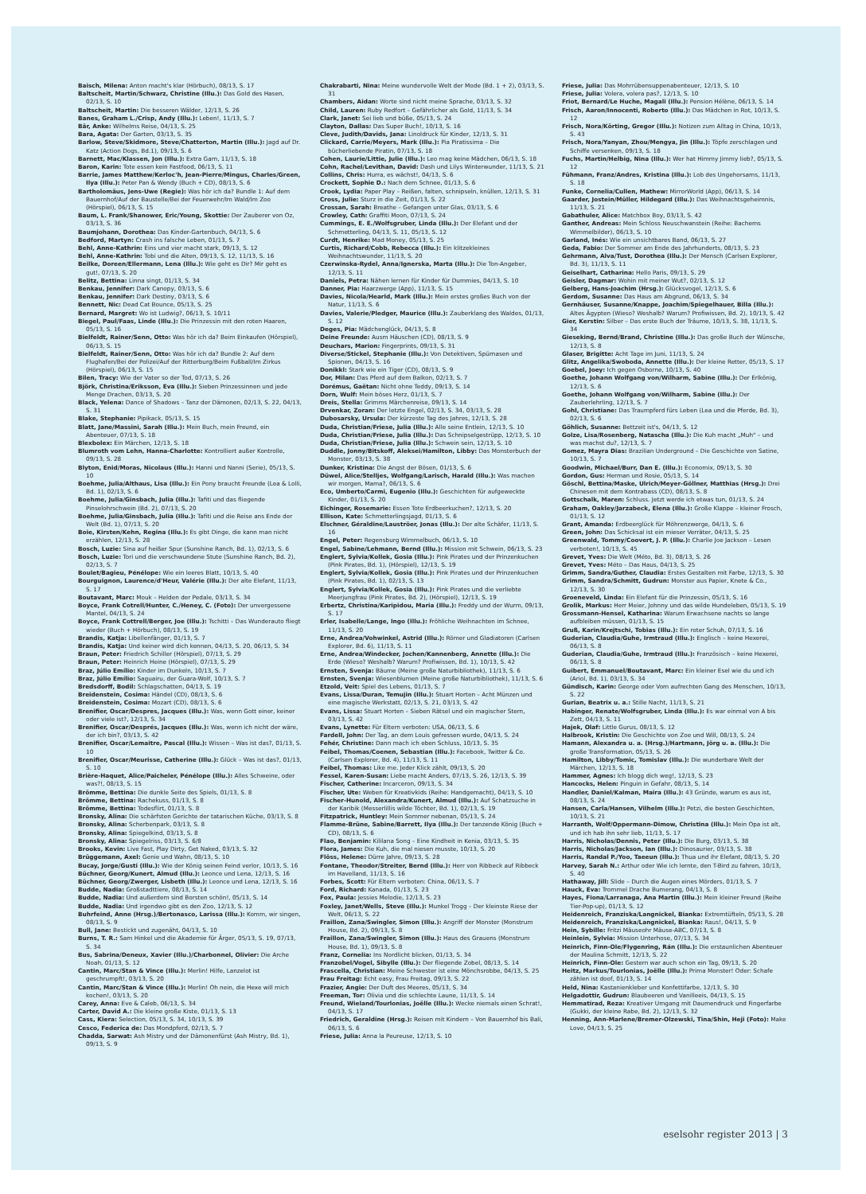Baisch, Milena: Anton macht's klar (Hörbuch), 08/13, S. 17
Baltscheit, Martin/Schwarz, Christine (Illu.): Das Gold des Hasen, 02/13, S. 10
Baltscheit, Martin: Die besseren Wälder, 12/13, S. 26
Banes, Graham L./Crisp, Andy (Illu.): Leben!, 11/13, S. 7
Bär, Anke: Wilhelms Reise, 04/13, S. 25
Bara, Agata: Der Garten, 03/13, S. 35
Barlow, Steve/Skidmore, Steve/Chatterton, Martin (Illu.): Jagd auf Dr. Katz (Action Dogs, Bd.1), 09/13, S. 6
Barnett, Mac/Klassen, Jon (Illu.): Extra Garn, 11/13, S. 18
Baron, Karin: Tote essen kein Fastfood, 06/13, S. 11
Barrie, James Matthew/Kerloc'h, Jean-Pierre/Mingus, Charles/Green, Ilya (Illu.): Peter Pan & Wendy (Buch + CD), 08/13, S. 6
Bartholomäus, Jens-Uwe (Regie): Was hör ich da? Bundle 1: Auf dem Bauernhof/Auf der Baustelle/Bei der Feuerwehr/Im Wald/Im Zoo (Hörspiel), 06/13, S. 15
Baum, L. Frank/Shanower, Eric/Young, Skottie: Der Zauberer von Oz, 03/13, S. 36
Baumjohann, Dorothea: Das Kinder-Gartenbuch, 04/13, S. 6
Bedford, Martyn: Crash ins falsche Leben, 01/13, S. 7
Behl, Anne-Kathrin: Eins und vier macht stark, 09/13, S. 12
Behl, Anne-Kathrin: Tobi und die Alten, 09/13, S. 12, 11/13, S. 16
Beilke, Doreen/Ellermann, Lena (Illu.): Wie geht es Dir? Mir geht es gut!, 07/13, S. 20
Belitz, Bettina: Linna singt, 01/13, S. 34
Benkau, Jennifer: Dark Canopy, 03/13, S. 6
Benkau, Jennifer: Dark Destiny, 03/13, S. 6
Bennett, Nic: Dead Cat Bounce, 05/13, S. 25
Bernard, Margret: Wo ist Ludwig?, 06/13, S. 10/11
Biegel, Paul/Faas, Linde (Illu.): Die Prinzessin mit den roten Haaren, 05/13, S. 16
Bielfeldt, Rainer/Senn, Otto: Was hör ich da? Beim Einkaufen (Hörspiel), 06/13, S. 15
Bielfeldt, Rainer/Senn, Otto: Was hör ich da? Bundle 2: Auf dem Flughafen/Bei der Polizei/Auf der Ritterburg/Beim Fußball/Im Zirkus (Hörspiel), 06/13, S. 15
Bilen, Tracy: Wie der Vater so der Tod, 07/13, S. 26
Björk, Christina/Eriksson, Eva (Illu.): Sieben Prinzessinnen und jede Menge Drachen, 03/13, S. 20
Black, Yelena: Dance of Shadows – Tanz der Dämonen, 02/13, S. 22, 04/13, S. 31
Blake, Stephanie: Pipikack, 05/13, S. 15
Blatt, Jane/Massini, Sarah (Illu.): Mein Buch, mein Freund, ein Abenteuer, 07/13, S. 18
Blexbolex: Ein Märchen, 12/13, S. 18
Blumroth vom Lehn, Hanna-Charlotte: Kontrolliert außer Kontrolle, 09/13, S. 28
Blyton, Enid/Moras, Nicolaus (Illu.): Hanni und Nanni (Serie), 05/13, S. 10
Boehme, Julia/Althaus, Lisa (Illu.): Ein Pony braucht Freunde (Lea & Lolli, Bd. 1), 02/13, S. 6
Boehme, Julia/Ginsbach, Julia (Illu.): Tafiti und das fliegende Pinselohrschwein (Bd. 2), 07/13, S. 20
Boehme, Julia/Ginsbach, Julia (Illu.): Tafiti und die Reise ans Ende der Welt (Bd. 1), 07/13, S. 20
Boie, Kirsten/Kehn, Regina (Illu.): Es gibt Dinge, die kann man nicht erzählen, 12/13, S. 28
Bosch, Luzie: Sina auf heißer Spur (Sunshine Ranch, Bd. 1), 02/13, S. 6
Bosch, Luzie: Tori und die verschwundene Stute (Sunshine Ranch, Bd. 2), 02/13, S. 7
Boulet/Bagieu, Pénélope: Wie ein leeres Blatt, 10/13, S. 40
Bourguignon, Laurence/d'Heur, Valérie (Illu.): Der alte Elefant, 11/13, S. 17
Boutavant, Marc: Mouk – Helden der Pedale, 03/13, S. 34
Boyce, Frank Cotrell/Hunter, C./Heney, C. (Foto): Der unvergessene Mantel, 04/13, S. 24
Boyce, Frank Cottrell/Berger, Joe (Illu.): Tschitti – Das Wunderauto fliegt wieder (Buch + Hörbuch), 08/13, S. 19
Brandis, Katja: Libellenfänger, 01/13, S. 7
Brandis, Katja: Und keiner wird dich kennen, 04/13, S. 20, 06/13, S. 34
Braun, Peter: Friedrich Schiller (Hörspiel), 07/13, S. 29
Braun, Peter: Heinrich Heine (Hörspiel), 07/13, S. 29
Braz, Júlio Emílio: Kinder im Dunkeln, 10/13, S. 7
Braz, Júlio Emílio: Saguairu, der Guara-Wolf, 10/13, S. 7
Bredsdorff, Bodil: Schlagschatten, 04/13, S. 19
Breidenstein, Cosima: Händel (CD), 08/13, S. 6
Breidenstein, Cosima: Mozart (CD), 08/13, S. 6
Brenifier, Oscar/Despres, Jacques (Illu.): Was, wenn Gott einer, keiner oder viele ist?, 12/13, S. 34
Brenifier, Oscar/Després, Jacques (Illu.): Was, wenn ich nicht der wäre, der ich bin?, 03/13, S. 42
Brenifier, Oscar/Lemaitre, Pascal (Illu.): Wissen – Was ist das?, 01/13, S. 10
Brenifier, Oscar/Meurisse, Catherine (Illu.): Glück – Was ist das?, 01/13, S. 10
Brière-Haquet, Alice/Paicheler, Pénélope (Illu.): Alles Schweine, oder was?!, 08/13, S. 15
Brömme, Bettina: Die dunkle Seite des Spiels, 01/13, S. 8
Brömme, Bettina: Rachekuss, 01/13, S. 8
Brömme, Bettina: Todesflirt, 01/13, S. 8
Bronsky, Alina: Die schärfsten Gerichte der tatarischen Küche, 03/13, S. 8
Bronsky, Alina: Scherbenpark, 03/13, S. 8
Bronsky, Alina: Spiegelkind, 03/13, S. 8
Bronsky, Alina: Spiegelriss, 03/13, S. 6/8
Brooks, Kevin: Live Fast, Play Dirty, Get Naked, 03/13, S. 32
Brüggemann, Axel: Genie und Wahn, 08/13, S. 10
Bucay, Jorge/Gusti (Illu.): Wie der König seinen Feind verlor, 10/13, S. 16
Büchner, Georg/Kunert, Almud (Illu.): Leonce und Lena, 12/13, S. 16
Büchner, Georg/Zwerger, Lisbeth (Illu.): Leonce und Lena, 12/13, S. 16
Budde, Nadia: Großstadttiere, 08/13, S. 14
Budde, Nadia: Und außerdem sind Borsten schön!, 05/13, S. 14
Budde, Nadia: Und irgendwo gibt es den Zoo, 12/13, S. 12
Buhrfeind, Anne (Hrsg.)/Bertonasco, Larissa (Illu.): Komm, wir singen, 08/13, S. 9
Bull, Jane: Bestickt und zugenäht, 04/13, S. 10
Burns, T. R.: Sam Hinkel und die Akademie für Ärger, 05/13, S. 19, 07/13, S. 34
Bus, Sabrina/Deneux, Xavier (Illu.)/Charbonnel, Olivier: Die Arche Noah, 01/13, S. 12
Cantin, Marc/Stan & Vince (Illu.): Merlin! Hilfe, Lanzelot ist geschrumpft!, 03/13, S. 20
Cantin, Marc/Stan & Vince (Illu.): Merlin! Oh nein, die Hexe will mich kochen!, 03/13, S. 20
Carey, Anna: Eve & Caleb, 06/13, S. 34
Carter, David A.: Die kleine große Kiste, 01/13, S. 13
Cass, Kiera: Selection, 05/13, S. 34, 10/13, S. 39
Cesco, Federica de: Das Mondpferd, 02/13, S. 7
Chadda, Sarwat: Ash Mistry und der Dämonenfürst (Ash Mistry, Bd. 1), 09/13, S. 9
Chakrabarti, Nina: Meine wundervolle Welt der Mode (Bd. 1 + 2), 03/13, S. 31
Chambers, Aidan: Worte sind nicht meine Sprache, 03/13, S. 32
Child, Lauren: Ruby Redfort – Gefährlicher als Gold, 11/13, S. 34
Clark, Janet: Sei lieb und büße, 05/13, S. 24
Clayton, Dallas: Das Super Buch!, 10/13, S. 16
Cleve, Judith/Davids, Jana: Linoldruck für Kinder, 12/13, S. 31
Clickard, Carrie/Meyers, Mark (Illu.): Pia Piratissima – Die bücherliebende Piratin, 07/13, S. 18
Cohen, Laurie/Littie, Julie (Illu.): Leo mag keine Mädchen, 06/13, S. 18
Cohn, Rachel/Levithan, David: Dash und Lilys Winterwunder, 11/13, S. 21
Collins, Chris: Hurra, es wächst!, 04/13, S. 6
Crockett, Sophie D.: Nach dem Schnee, 01/13, S. 6
Crook, Lydia: Paper Play – Reißen, falten, schnipseln, knüllen, 12/13, S. 31
Cross, Julie: Sturz in die Zeit, 01/13, S. 22
Crossan, Sarah: Breathe – Gefangen unter Glas, 03/13, S. 6
Crowley, Cath: Graffiti Moon, 07/13, S. 24
Cummings, E. E./Wolfsgruber, Linda (Illu.): Der Elefant und der Schmetterling, 04/13, S. 11, 05/13, S. 12
Curdt, Henrike: Mad Money, 05/13, S. 25
Curtis, Richard/Cobb, Rebecca (Illu.): Ein klitzekleines Weihnachtswunder, 11/13, S. 20
Czerwinska-Rydel, Anna/Ignerska, Marta (Illu.): Die Ton-Angeber, 12/13, S. 11
Daniels, Petra: Nähen lernen für Kinder für Dummies, 04/13, S. 10
Danner, Pia: Haarzwerge (App), 11/13, S. 15
Davies, Nicola/Hearld, Mark (Illu.): Mein erstes großes Buch von der Natur, 11/13, S. 6
Davies, Valerie/Pledger, Maurice (Illu.): Zauberklang des Waldes, 01/13, S. 12
Deges, Pia: Mädchenglück, 04/13, S. 8
Deine Freunde: Ausm Häuschen (CD), 08/13, S. 9
Deuchars, Marion: Fingerprints, 09/13, S. 31
Diverse/Stickel, Stephanie (Illu.): Von Detektiven, Spürnasen und Spionen, 04/13, S. 16
Donikkl: Stark wie ein Tiger (CD), 08/13, S. 9
Dor, Milan: Das Pferd auf dem Balkon, 02/13, S. 7
Dorémus, Gaëtan: Nicht ohne Teddy, 09/13, S. 14
Dorn, Wulf: Mein böses Herz, 01/13, S. 7
Dreis, Stella: Grimms Märchenreise, 09/13, S. 14
Drvenkar, Zoran: Der letzte Engel, 02/13, S. 34, 03/13, S. 28
Dubosarsky, Ursula: Der kürzeste Tag des Jahres, 12/13, S. 28
Duda, Christian/Friese, Julia (Illu.): Alle seine Entlein, 12/13, S. 10
Duda, Christian/Friese, Julia (Illu.): Das Schnipselgestrüpp, 12/13, S. 10
Duda, Christian/Friese, Julia (Illu.): Schwein sein, 12/13, S. 10
Duddle, Jonny/Bitskoff, Aleksei/Hamilton, Libby: Das Monsterbuch der Monster, 03/13, S. 38
Dunker, Kristina: Die Angst der Bösen, 01/13, S. 6
Düwel, Alice/Stelljes, Wolfgang/Larisch, Harald (Illu.): Was machen wir morgen, Mama?, 06/13, S. 6
Eco, Umberto/Carmi, Eugenio (Illu.): Geschichten für aufgeweckte Kinder, 01/13, S. 20
Eichinger, Rosemarie: Essen Tote Erdbeerkuchen?, 12/13, S. 20
Ellison, Kate: Schmetterlingsjagd, 01/13, S. 6
Elschner, Géraldine/Lauströer, Jonas (Illu.): Der alte Schäfer, 11/13, S. 16
Engel, Peter: Regensburg Wimmelbuch, 06/13, S. 10
Engel, Sabine/Lehmann, Bernd (Illu.): Mission mit Schwein, 06/13, S. 23
Englert, Sylvia/Kollek, Gosia (Illu.): Pink Pirates und der Prinzenkuchen (Pink Pirates, Bd. 1), (Hörspiel), 12/13, S. 19
Englert, Sylvia/Kollek, Gosia (Illu.): Pink Pirates und der Prinzenkuchen (Pink Pirates, Bd. 1), 02/13, S. 13
Englert, Sylvia/Kollek, Gosia (Illu.): Pink Pirates und die verliebte Meerjungfrau (Pink Pirates, Bd. 2), (Hörspiel), 12/13, S. 19
Erbertz, Christina/Karipidou, Maria (Illu.): Freddy und der Wurm, 09/13, S. 17
Erler, Isabelle/Lange, Ingo (Illu.): Fröhliche Weihnachten im Schnee, 11/13, S. 20
Erne, Andrea/Vohwinkel, Astrid (Illu.): Römer und Gladiatoren (Carlsen Explorer, Bd. 6), 11/13, S. 11
Erne, Andrea/Windecker, Jochen/Kannenberg, Annette (Illu.): Die Erde (Wieso? Weshalb? Warum? Profiwissen, Bd. 1), 10/13, S. 42
Ernsten, Svenja: Bäume (Meine große Naturbibliothek), 11/13, S. 6
Ernsten, Svenja: Wiesenblumen (Meine große Naturbibliothek), 11/13, S. 6
Etzold, Veit: Spiel des Lebens, 01/13, S. 7
Evans, Lissa/Duran, Temujin (Illu.): Stuart Horten – Acht Münzen und eine magische Werkstatt, 02/13, S. 21, 03/13, S. 42
Evans, Lissa: Stuart Horten – Sieben Rätsel und ein magischer Stern, 03/13, S. 42
Evans, Lynette: Für Eltern verboten: USA, 06/13, S. 6
Fardell, John: Der Tag, an dem Louis gefressen wurde, 04/13, S. 24
Fehér, Christine: Dann mach ich eben Schluss, 10/13, S. 35
Feibel, Thomas/Coenen, Sebastian (Illu.): Facebook, Twitter & Co. (Carlsen Explorer, Bd. 4), 11/13, S. 11
Feibel, Thomas: Like me. Jeder Klick zählt, 09/13, S. 20
Fessel, Karen-Susan: Liebe macht Anders, 07/13, S. 26, 12/13, S. 39
Fischer, Catherine: Incarceron, 09/13, S. 34
Fischer, Ute: Weben für Kreativkids (Reihe: Handgemacht), 04/13, S. 10
Fischer-Hunold, Alexandra/Kunert, Almud (Illu.): Auf Schatzsuche in der Karibik (Messerlillis wilde Töchter, Bd. 1), 02/13, S. 19
Fitzpatrick, Huntley: Mein Sommer nebenan, 05/13, S. 24
Flamme-Brüne, Sabine/Barrett, Ilya (Illu.): Der tanzende König (Buch + CD), 08/13, S. 6
Flao, Benjamin: Kililana Song – Eine Kindheit in Kenia, 03/13, S. 35
Flora, James: Die Kuh, die mal niesen musste, 10/13, S. 20
Flöss, Helene: Dürre Jahre, 09/13, S. 28
Fontane, Theodor/Streiter, Bernd (Illu.): Herr von Ribbeck auf Ribbeck im Havelland, 11/13, S. 16
Forbes, Scott: Für Eltern verboten: China, 06/13, S. 7
Ford, Richard: Kanada, 01/13, S. 23
Fox, Paula: Jessies Melodie, 12/13, S. 23
Foxley, Janet/Wells, Steve (Illu.): Munkel Trogg – Der kleinste Riese der Welt, 06/13, S. 22
Fraillon, Zana/Swingler, Simon (Illu.): Angriff der Monster (Monstrum House, Bd. 2), 09/13, S. 8
Fraillon, Zana/Swingler, Simon (Illu.): Haus des Grauens (Monstrum House, Bd. 1), 09/13, S. 8
Franz, Cornelia: Ins Nordlicht blicken, 01/13, S. 34
Franzobel/Vogel, Sibylle (Illu.): Der fliegende Zobel, 08/13, S. 14
Frascella, Christian: Meine Schwester ist eine Mönchsrobbe, 04/13, S. 25
Frau Freitag: Echt easy, Frau Freitag, 09/13, S. 22
Frazier, Angie: Der Duft des Meeres, 05/13, S. 34
Freeman, Tor: Olivia und die schlechte Laune, 11/13, S. 14
Freund, Wieland/Tourlonias, Joëlle (Illu.): Wecke niemals einen Schrat!, 04/13, S. 17
Friedrich, Geraldine (Hrsg.): Reisen mit Kindern – Von Bauernhof bis Bali, 06/13, S. 6
Friese, Julia: Anna la Peureuse, 12/13, S. 10
Friese, Julia: Das Mohrrübensuppenabenteuer, 12/13, S. 10
Friese, Julia: Volera, volera pas?, 12/13, S. 10
Friot, Bernard/Le Huche, Magali (Illu.): Pension Hélène, 06/13, S. 14
Frisch, Aaron/Innocenti, Roberto (Illu.): Das Mädchen in Rot, 10/13, S. 12
Frisch, Nora/Körting, Gregor (Illu.): Notizen zum Alltag in China, 10/13, S. 43
Frisch, Nora/Yanyan, Zhou/Mengya, Jin (Illu.): Töpfe zerschlagen und Schiffe versenken, 09/13, S. 18
Fuchs, Martin/Helbig, Nina (Illu.): Wer hat Himmy Jimmy lieb?, 05/13, S. 12
Fühmann, Franz/Andres, Kristina (Illu.): Lob des Ungehorsams, 11/13, S. 18
Funke, Cornelia/Cullen, Mathew: MirrorWorld (App), 06/13, S. 14
Gaarder, Jostein/Müller, Hildegard (Illu.): Das Weihnachtsgeheimnis, 11/13, S. 21
Gabathuler, Alice: Matchbox Boy, 03/13, S. 42
Ganther, Andreas: Mein Schloss Neuschwanstein (Reihe: Bachems Wimmelbilder), 06/13, S. 10
Garland, Inés: Wie ein unsichtbares Band, 06/13, S. 27
Geda, Fabio: Der Sommer am Ende des Jahrhunderts, 08/13, S. 23
Gehrmann, Alva/Tust, Dorothea (Illu.): Der Mensch (Carlsen Explorer, Bd. 3), 11/13, S. 11
Geiselhart, Catharina: Hello Paris, 09/13, S. 29
Geisler, Dagmar: Wohin mit meiner Wut?, 02/13, S. 12
Gelberg, Hans-Joachim (Hrsg.): Glücksvogel, 12/13, S. 6
Gerdom, Susanne: Das Haus am Abgrund, 06/13, S. 34
Gernhäuser, Susanne/Knappe, Joachim/Spiegelhauer, Billa (Illu.): Altes Ägypten (Wieso? Weshalb? Warum? Profiwissen, Bd. 2), 10/13, S. 42
Gier, Kerstin: Silber – Das erste Buch der Träume, 10/13, S. 38, 11/13, S. 34
Gieseking, Bernd/Brand, Christine (Illu.): Das große Buch der Wünsche, 12/13, S. 8
Glaser, Brigitte: Acht Tage im Juni, 11/13, S. 24
Glitz, Angelika/Swoboda, Annette (Illu.): Der kleine Retter, 05/13, S. 17
Goebel, Joey: Ich gegen Osborne, 10/13, S. 40
Goethe, Johann Wolfgang von/Wilharm, Sabine (Illu.): Der Erlkönig, 12/13, S. 6
Goethe, Johann Wolfgang von/Wilharm, Sabine (Illu.): Der Zauberlehrling, 12/13, S. 7
Gohl, Christiane: Das Traumpferd fürs Leben (Lea und die Pferde, Bd. 3), 02/13, S. 6
Göhlich, Susanne: Bettzeit ist's, 04/13, S. 12
Golze, Lisa/Rosenberg, Natascha (Illu.): Die Kuh macht „Muh" – und was machst du?, 12/13, S. 7
Gomez, Mayra Dias: Brazilian Underground – Die Geschichte von Satine, 10/13, S. 7
Goodwin, Michael/Burr, Dan E. (Illu.): Economix, 09/13, S. 30
Gordon, Gus: Herman und Rosie, 05/13, S. 14
Göschl, Bettina/Maske, Ulrich/Meyer-Göllner, Matthias (Hrsg.): Drei Chinesen mit dem Kontrabass (CD), 08/13, S. 8
Gottschalk, Maren: Schluss. Jetzt werde ich etwas tun, 01/13, S. 24
Graham, Oakley/Jarzabeck, Elena (Illu.): Große Klappe – kleiner Frosch, 01/13, S. 12
Grant, Amanda: Erdbeerglück für Möhrenzwerge, 04/13, S. 6
Green, John: Das Schicksal ist ein mieser Verräter, 04/13, S. 25
Greenwald, Tommy/Coovert, J. P. (Illu.): Charlie Joe Jackson – Lesen verboten!, 10/13, S. 45
Grevet, Yves: Die Welt (Méto, Bd. 3), 08/13, S. 26
Grevet, Yves: Méto – Das Haus, 04/13, S. 25
Grimm, Sandra/Guther, Claudia: Erstes Gestalten mit Farbe, 12/13, S. 30
Grimm, Sandra/Schmitt, Gudrun: Monster aus Papier, Knete & Co., 12/13, S. 30
Groeneveld, Linda: Ein Elefant für die Prinzessin, 05/13, S. 16
Grolik, Markus: Herr Meier, Johnny und das wilde Hundeleben, 05/13, S. 19
Grossmann-Hensel, Katharina: Warum Erwachsene nachts so lange aufbleiben müssen, 01/13, S. 15
Gruß, Karin/Krejtschi, Tobias (Illu.): Ein roter Schuh, 07/13, S. 16
Guderian, Claudia/Guhe, Irmtraud (Illu.): Englisch – keine Hexerei, 06/13, S. 8
Guderian, Claudia/Guhe, Irmtraud (Illu.): Französisch – keine Hexerei, 06/13, S. 8
Guibert, Emmanuel/Boutavant, Marc: Ein kleiner Esel wie du und ich (Ariol, Bd. 1), 03/13, S. 34
Gündisch, Karin: George oder Vom aufrechten Gang des Menschen, 10/13, S. 22
Gurian, Beatrix u. a.: Stille Nacht, 11/13, S. 21
Habinger, Renate/Wolfsgruber, Linda (Illu.): Es war einmal von A bis Zett, 04/13, S. 11
Hajek, Olaf: Little Gurus, 08/13, S. 12
Halbrook, Kristin: Die Geschichte von Zoe und Will, 08/13, S. 24
Hamann, Alexandra u. a. (Hrsg.)/Hartmann, Jörg u. a. (Illu.): Die große Transformation, 05/13, S. 26
Hamilton, Libby/Tomic, Tomislav (Illu.): Die wunderbare Welt der Märchen, 12/13, S. 18
Hammer, Agnes: Ich blogg dich weg!, 12/13, S. 23
Hancocks, Helen: Pinguin in Gefahr, 08/13, S. 14
Handler, Daniel/Kalman, Maira (Illu.): 43 Gründe, warum es aus ist, 08/13, S. 24
Hansen, Carla/Hansen, Vilhelm (Illu.): Petzi, die besten Geschichten, 10/13, S. 21
Harranth, Wolf/Oppermann-Dimow, Christina (Illu.): Mein Opa ist alt, und ich hab ihn sehr lieb, 11/13, S. 17
Harris, Nicholas/Dennis, Peter (Illu.): Die Burg, 03/13, S. 38
Harris, Nicholas/Jackson, Ian (Illu.): Dinosaurier, 03/13, S. 38
Harris, Randal P./Yoo, Taeeun (Illu.): Thua und ihr Elefant, 08/13, S. 20
Harvey, Sarah N.: Arthur oder Wie ich lernte, den T-Bird zu fahren, 10/13, S. 40
Hathaway, Jill: Slide – Durch die Augen eines Mörders, 01/13, S. 7
Hauck, Eva: Trommel Drache Bumerang, 04/13, S. 8
Hayes, Fiona/Larranaga, Ana Martin (Illu.): Mein kleiner Freund (Reihe Tier-Pop-up), 01/13, S. 12
Heidenreich, Franziska/Langnickel, Bianka: Extremtüfteln, 05/13, S. 28
Heidenreich, Franziska/Langnickel, Bianka: Raus!, 04/13, S. 9
Hein, Sybille: Fritzi Mäuseohr Mäuse-ABC, 07/13, S. 8
Heinlein, Sylvia: Mission Unterhose, 07/13, S. 34
Heinrich, Finn-Ole/Flygenring, Rán (Illu.): Die erstaunlichen Abenteuer der Maulina Schmitt, 12/13, S. 22
Heinrich, Finn-Ole: Gestern war auch schon ein Tag, 09/13, S. 20
Heitz, Markus/Tourlonias, Joëlle (Illu.): Prima Monster! Oder: Schafe zählen ist doof, 01/13, S. 14
Held, Nina: Kastanienkleber und Konfettifarbe, 12/13, S. 30
Helgadottir, Gudrun: Blaubeeren und Vanilleeis, 04/13, S. 15
Hemmatirad, Reza: Kreativer Umgang mit Daumendruck und Fingerfarbe (Gukki, der kleine Rabe, Bd. 2), 12/13, S. 32
Henning, Ann-Marlene/Bremer-Olzewski, Tina/Shin, Heji (Foto): Make Love, 04/13, S. 25
eselsohr register 2013 | 3